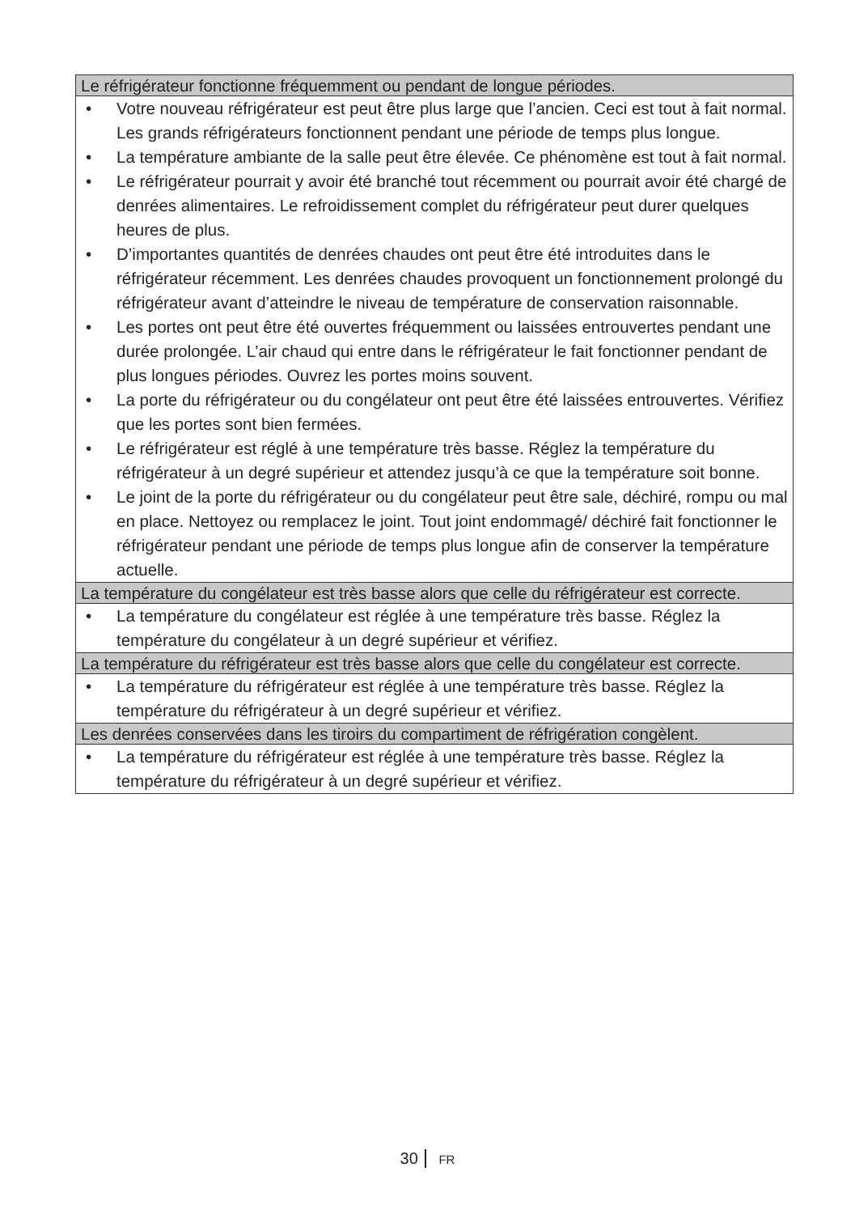| Le réfrigérateur fonctionne fréquemment ou pendant de longue périodes. |
| --- |
| • Votre nouveau réfrigérateur est peut être plus large que l’ancien. Ceci est tout à fait normal. Les grands réfrigérateurs fonctionnent pendant une période de temps plus longue. • La température ambiante de la salle peut être élevée. Ce phénomène est tout à fait normal. • Le réfrigérateur pourrait y avoir été branché tout récemment ou pourrait avoir été chargé de denrées alimentaires. Le refroidissement complet du réfrigérateur peut durer quelques heures de plus. • D’importantes quantités de denrées chaudes ont peut être été introduites dans le réfrigérateur récemment. Les denrées chaudes provoquent un fonctionnement prolongé du réfrigérateur avant d’atteindre le niveau de température de conservation raisonnable. • Les portes ont peut être été ouvertes fréquemment ou laissées entrouvertes pendant une durée prolongée. L’air chaud qui entre dans le réfrigérateur le fait fonctionner pendant de plus longues périodes. Ouvrez les portes moins souvent. • La porte du réfrigérateur ou du congélateur ont peut être été laissées entrouvertes. Vérifiez que les portes sont bien fermées. • Le réfrigérateur est réglé à une température très basse. Réglez la température du réfrigérateur à un degré supérieur et attendez jusqu’à ce que la température soit bonne. • Le joint de la porte du réfrigérateur ou du congélateur peut être sale, déchiré, rompu ou mal en place. Nettoyez ou remplacez le joint. Tout joint endommagé/ déchiré fait fonctionner le réfrigérateur pendant une période de temps plus longue afin de conserver la température actuelle. |
| La température du congélateur est très basse alors que celle du réfrigérateur est correcte. |
| • La température du congélateur est réglée à une température très basse. Réglez la température du congélateur à un degré supérieur et vérifiez. |
| La température du réfrigérateur est très basse alors que celle du congélateur est correcte. |
| • La température du réfrigérateur est réglée à une température très basse. Réglez la température du réfrigérateur à un degré supérieur et vérifiez. |
| Les denrées conservées dans les tiroirs du compartiment de réfrigération congèlent. |
| • La température du réfrigérateur est réglée à une température très basse. Réglez la température du réfrigérateur à un degré supérieur et vérifiez. |
30 FR